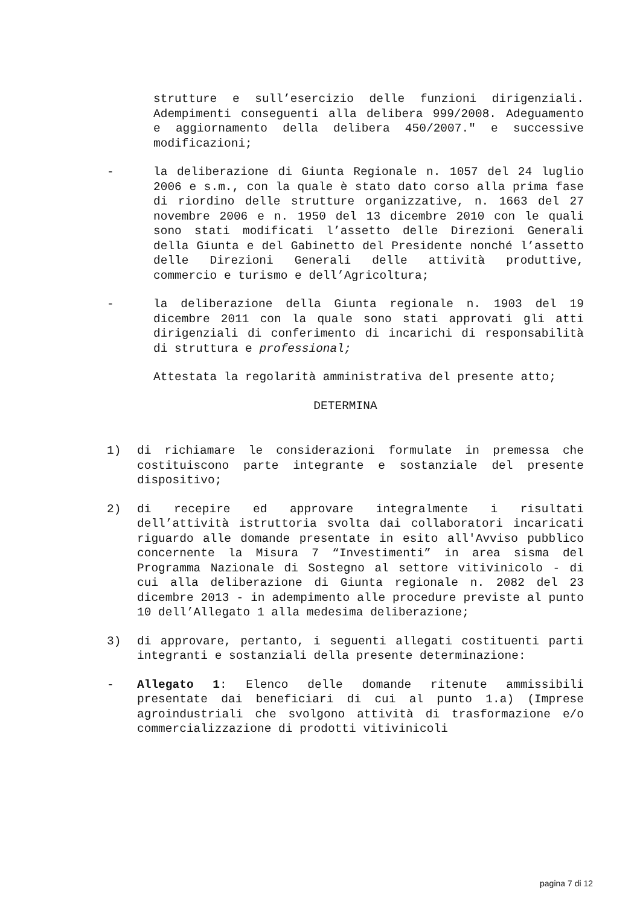strutture e sull’esercizio delle funzioni dirigenziali. Adempimenti conseguenti alla delibera 999/2008. Adeguamento e aggiornamento della delibera 450/2007." e successive modificazioni;
- la deliberazione di Giunta Regionale n. 1057 del 24 luglio 2006 e s.m., con la quale è stato dato corso alla prima fase di riordino delle strutture organizzative, n. 1663 del 27 novembre 2006 e n. 1950 del 13 dicembre 2010 con le quali sono stati modificati l’assetto delle Direzioni Generali della Giunta e del Gabinetto del Presidente nonché l’assetto delle Direzioni Generali delle attività produttive, commercio e turismo e dell’Agricoltura;
- la deliberazione della Giunta regionale n. 1903 del 19 dicembre 2011 con la quale sono stati approvati gli atti dirigenziali di conferimento di incarichi di responsabilità di struttura e professional;
Attestata la regolarità amministrativa del presente atto;
DETERMINA
1) di richiamare le considerazioni formulate in premessa che costituiscono parte integrante e sostanziale del presente dispositivo;
2) di recepire ed approvare integralmente i risultati dell’attività istruttoria svolta dai collaboratori incaricati riguardo alle domande presentate in esito all'Avviso pubblico concernente la Misura 7 “Investimenti” in area sisma del Programma Nazionale di Sostegno al settore vitivinicolo - di cui alla deliberazione di Giunta regionale n. 2082 del 23 dicembre 2013 - in adempimento alle procedure previste al punto 10 dell’Allegato 1 alla medesima deliberazione;
3) di approvare, pertanto, i seguenti allegati costituenti parti integranti e sostanziali della presente determinazione:
- Allegato 1: Elenco delle domande ritenute ammissibili presentate dai beneficiari di cui al punto 1.a) (Imprese agroindustriali che svolgono attività di trasformazione e/o commercializzazione di prodotti vitivinicoli
pagina 7 di 12